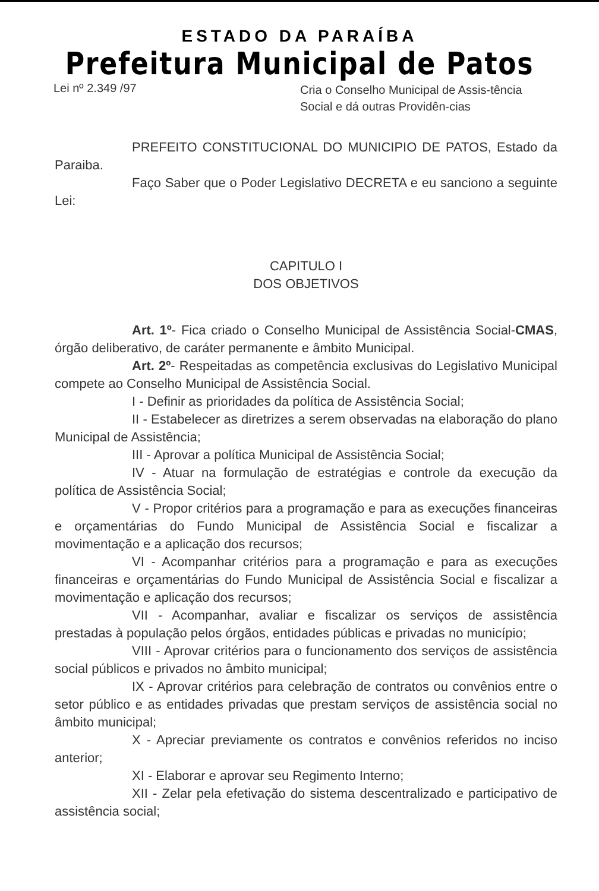ESTADO DA PARAÍBA
Prefeitura Municipal de Patos
Lei nº 2.349 /97
Cria o Conselho Municipal de Assis-tência Social e dá outras Providên-cias
PREFEITO CONSTITUCIONAL DO MUNICIPIO DE PATOS, Estado da Paraiba.
Faço Saber que o Poder Legislativo DECRETA e eu sanciono a seguinte Lei:
CAPITULO I
DOS OBJETIVOS
Art. 1º- Fica criado o Conselho Municipal de Assistência Social-CMAS, órgão deliberativo, de caráter permanente e âmbito Municipal.
Art. 2º- Respeitadas as competência exclusivas do Legislativo Municipal compete ao Conselho Municipal de Assistência Social.
I - Definir as prioridades da política de Assistência Social;
II - Estabelecer as diretrizes a serem observadas na elaboração do plano Municipal de Assistência;
III - Aprovar a política Municipal de Assistência Social;
IV - Atuar na formulação de estratégias e controle da execução da política de Assistência Social;
V - Propor critérios para a programação e para as execuções financeiras e orçamentárias do Fundo Municipal de Assistência Social e fiscalizar a movimentação e a aplicação dos recursos;
VI - Acompanhar critérios para a programação e para as execuções financeiras e orçamentárias do Fundo Municipal de Assistência Social e fiscalizar a movimentação e aplicação dos recursos;
VII - Acompanhar, avaliar e fiscalizar os serviços de assistência prestadas à população pelos órgãos, entidades públicas e privadas no município;
VIII - Aprovar critérios para o funcionamento dos serviços de assistência social públicos e privados no âmbito municipal;
IX - Aprovar critérios para celebração de contratos ou convênios entre o setor público e as entidades privadas que prestam serviços de assistência social no âmbito municipal;
X - Apreciar previamente os contratos e convênios referidos no inciso anterior;
XI - Elaborar e aprovar seu Regimento Interno;
XII - Zelar pela efetivação do sistema descentralizado e participativo de assistência social;